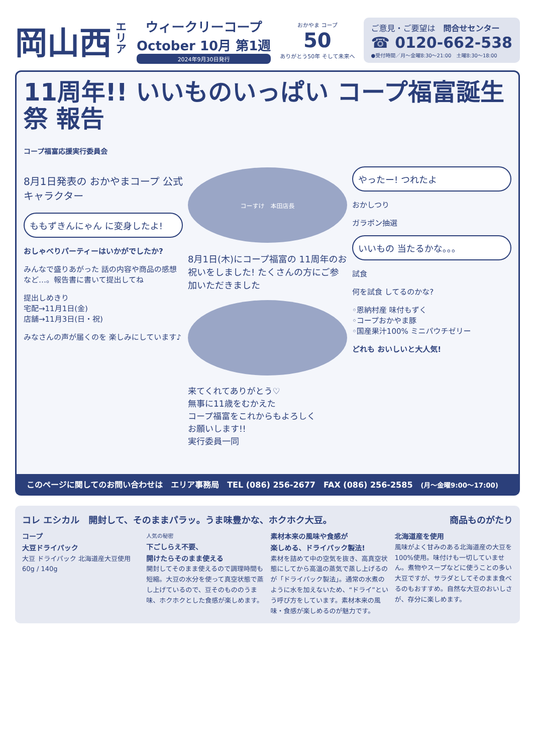岡山西エリア
ウィークリーコープ
October 10月 第1週
2024年9月30日発行
おかやま コープ
50
ありがとう50年 そして未来へ
ご意見・ご要望は　問合せセンター
☎ 0120-662-538
●受付時間／月～金曜8:30～21:00　土曜8:30～18:00
11周年!! いいものいっぱい コープ福富誕生祭 報告
コープ福富応援実行委員会
8月1日発表の おかやまコープ 公式キャラクター
ももずきんにゃん に変身したよ!
おしゃべりパーティーはいかがでしたか?
みんなで盛りあがった 話の内容や商品の感想 など…。報告書に書いて提出してね
提出しめきり
宅配→11月1日(金)
店舗→11月3日(日・祝)
みなさんの声が届くのを 楽しみにしています♪
コーすけ　本田店長
8月1日(木)にコープ福富の 11周年のお祝いをしました! たくさんの方にご参加いただきました
来てくれてありがとう♡
無事に11歳をむかえた
コープ福富をこれからもよろしく
お願いします!!
実行委員一同
やったー! つれたよ
おかしつり
ガラポン抽選
いいもの 当たるかな。。。
試食
何を試食 してるのかな?
◦恩納村産 味付もずく
◦コープおかやま豚
◦国産果汁100% ミニパウチゼリー
どれも おいしいと大人気!
このページに関してのお問い合わせは　エリア事務局　TEL (086) 256-2677　FAX (086) 256-2585　(月～金曜9:00～17:00)
コレ エシカル　開封して、そのままパラッ。うま味豊かな、ホクホク大豆。　商品ものがたり
コープ
大豆ドライパック
大豆 ドライパック 北海道産大豆使用 60g / 140g
人気の秘密
下ごしらえ不要、
開けたらそのまま使える
開封してそのまま使えるので調理時間も短縮。大豆の水分を使って真空状態で蒸し上げているので、豆そのもののうま味、ホクホクとした食感が楽しめます。
素材本来の風味や食感が
楽しめる、ドライパック製法!
素材を詰めて中の空気を抜き、高真空状態にしてから高温の蒸気で蒸し上げるのが「ドライパック製法」。通常の水煮のように水を加えないため、“ドライ”という呼び方をしています。素材本来の風味・食感が楽しめるのが魅力です。
北海道産を使用
風味がよく甘みのある北海道産の大豆を100%使用。味付けも一切していません。煮物やスープなどに使うことの多い大豆ですが、サラダとしてそのまま食べるのもおすすめ。自然な大豆のおいしさが、存分に楽しめます。